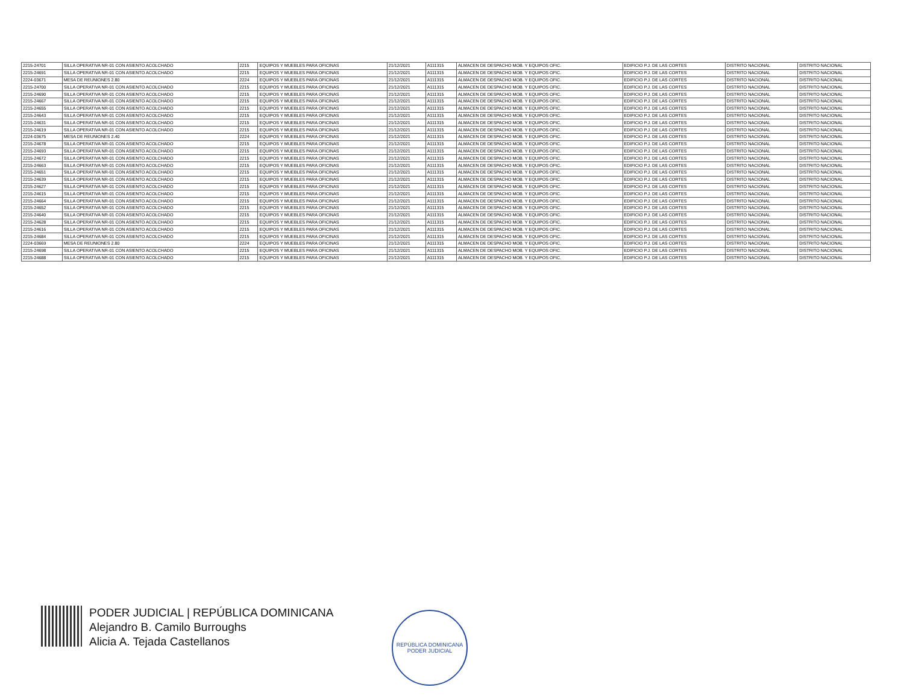| 2215-24701 | SILLA OPERATIVA NR-01 CON ASIENTO ACOLCHADO | 2215 | EQUIPOS Y MUEBLES PARA OFICINAS | 21/12/2021 | A111315 | ALMACEN DE DESPACHO MOB. Y EQUIPOS OFIC. | EDIFICIO P.J. DE LAS CORTES | DISTRITO NACIONAL | DISTRITO NACIONAL |
| 2215-24691 | SILLA OPERATIVA NR-01 CON ASIENTO ACOLCHADO | 2215 | EQUIPOS Y MUEBLES PARA OFICINAS | 21/12/2021 | A111315 | ALMACEN DE DESPACHO MOB. Y EQUIPOS OFIC. | EDIFICIO P.J. DE LAS CORTES | DISTRITO NACIONAL | DISTRITO NACIONAL |
| 2224-03671 | MESA DE REUNIONES 2.80 | 2224 | EQUIPOS Y MUEBLES PARA OFICINAS | 21/12/2021 | A111315 | ALMACEN DE DESPACHO MOB. Y EQUIPOS OFIC. | EDIFICIO P.J. DE LAS CORTES | DISTRITO NACIONAL | DISTRITO NACIONAL |
| 2215-24700 | SILLA OPERATIVA NR-01 CON ASIENTO ACOLCHADO | 2215 | EQUIPOS Y MUEBLES PARA OFICINAS | 21/12/2021 | A111315 | ALMACEN DE DESPACHO MOB. Y EQUIPOS OFIC. | EDIFICIO P.J. DE LAS CORTES | DISTRITO NACIONAL | DISTRITO NACIONAL |
| 2215-24690 | SILLA OPERATIVA NR-01 CON ASIENTO ACOLCHADO | 2215 | EQUIPOS Y MUEBLES PARA OFICINAS | 21/12/2021 | A111315 | ALMACEN DE DESPACHO MOB. Y EQUIPOS OFIC. | EDIFICIO P.J. DE LAS CORTES | DISTRITO NACIONAL | DISTRITO NACIONAL |
| 2215-24667 | SILLA OPERATIVA NR-01 CON ASIENTO ACOLCHADO | 2215 | EQUIPOS Y MUEBLES PARA OFICINAS | 21/12/2021 | A111315 | ALMACEN DE DESPACHO MOB. Y EQUIPOS OFIC. | EDIFICIO P.J. DE LAS CORTES | DISTRITO NACIONAL | DISTRITO NACIONAL |
| 2215-24655 | SILLA OPERATIVA NR-01 CON ASIENTO ACOLCHADO | 2215 | EQUIPOS Y MUEBLES PARA OFICINAS | 21/12/2021 | A111315 | ALMACEN DE DESPACHO MOB. Y EQUIPOS OFIC. | EDIFICIO P.J. DE LAS CORTES | DISTRITO NACIONAL | DISTRITO NACIONAL |
| 2215-24643 | SILLA OPERATIVA NR-01 CON ASIENTO ACOLCHADO | 2215 | EQUIPOS Y MUEBLES PARA OFICINAS | 21/12/2021 | A111315 | ALMACEN DE DESPACHO MOB. Y EQUIPOS OFIC. | EDIFICIO P.J. DE LAS CORTES | DISTRITO NACIONAL | DISTRITO NACIONAL |
| 2215-24631 | SILLA OPERATIVA NR-01 CON ASIENTO ACOLCHADO | 2215 | EQUIPOS Y MUEBLES PARA OFICINAS | 21/12/2021 | A111315 | ALMACEN DE DESPACHO MOB. Y EQUIPOS OFIC. | EDIFICIO P.J. DE LAS CORTES | DISTRITO NACIONAL | DISTRITO NACIONAL |
| 2215-24619 | SILLA OPERATIVA NR-01 CON ASIENTO ACOLCHADO | 2215 | EQUIPOS Y MUEBLES PARA OFICINAS | 21/12/2021 | A111315 | ALMACEN DE DESPACHO MOB. Y EQUIPOS OFIC. | EDIFICIO P.J. DE LAS CORTES | DISTRITO NACIONAL | DISTRITO NACIONAL |
| 2224-03675 | MESA DE REUNIONES 2.40 | 2224 | EQUIPOS Y MUEBLES PARA OFICINAS | 21/12/2021 | A111315 | ALMACEN DE DESPACHO MOB. Y EQUIPOS OFIC. | EDIFICIO P.J. DE LAS CORTES | DISTRITO NACIONAL | DISTRITO NACIONAL |
| 2215-24678 | SILLA OPERATIVA NR-01 CON ASIENTO ACOLCHADO | 2215 | EQUIPOS Y MUEBLES PARA OFICINAS | 21/12/2021 | A111315 | ALMACEN DE DESPACHO MOB. Y EQUIPOS OFIC. | EDIFICIO P.J. DE LAS CORTES | DISTRITO NACIONAL | DISTRITO NACIONAL |
| 2215-24693 | SILLA OPERATIVA NR-01 CON ASIENTO ACOLCHADO | 2215 | EQUIPOS Y MUEBLES PARA OFICINAS | 21/12/2021 | A111315 | ALMACEN DE DESPACHO MOB. Y EQUIPOS OFIC. | EDIFICIO P.J. DE LAS CORTES | DISTRITO NACIONAL | DISTRITO NACIONAL |
| 2215-24672 | SILLA OPERATIVA NR-01 CON ASIENTO ACOLCHADO | 2215 | EQUIPOS Y MUEBLES PARA OFICINAS | 21/12/2021 | A111315 | ALMACEN DE DESPACHO MOB. Y EQUIPOS OFIC. | EDIFICIO P.J. DE LAS CORTES | DISTRITO NACIONAL | DISTRITO NACIONAL |
| 2215-24663 | SILLA OPERATIVA NR-01 CON ASIENTO ACOLCHADO | 2215 | EQUIPOS Y MUEBLES PARA OFICINAS | 21/12/2021 | A111315 | ALMACEN DE DESPACHO MOB. Y EQUIPOS OFIC. | EDIFICIO P.J. DE LAS CORTES | DISTRITO NACIONAL | DISTRITO NACIONAL |
| 2215-24651 | SILLA OPERATIVA NR-01 CON ASIENTO ACOLCHADO | 2215 | EQUIPOS Y MUEBLES PARA OFICINAS | 21/12/2021 | A111315 | ALMACEN DE DESPACHO MOB. Y EQUIPOS OFIC. | EDIFICIO P.J. DE LAS CORTES | DISTRITO NACIONAL | DISTRITO NACIONAL |
| 2215-24639 | SILLA OPERATIVA NR-01 CON ASIENTO ACOLCHADO | 2215 | EQUIPOS Y MUEBLES PARA OFICINAS | 21/12/2021 | A111315 | ALMACEN DE DESPACHO MOB. Y EQUIPOS OFIC. | EDIFICIO P.J. DE LAS CORTES | DISTRITO NACIONAL | DISTRITO NACIONAL |
| 2215-24627 | SILLA OPERATIVA NR-01 CON ASIENTO ACOLCHADO | 2215 | EQUIPOS Y MUEBLES PARA OFICINAS | 21/12/2021 | A111315 | ALMACEN DE DESPACHO MOB. Y EQUIPOS OFIC. | EDIFICIO P.J. DE LAS CORTES | DISTRITO NACIONAL | DISTRITO NACIONAL |
| 2215-24615 | SILLA OPERATIVA NR-01 CON ASIENTO ACOLCHADO | 2215 | EQUIPOS Y MUEBLES PARA OFICINAS | 21/12/2021 | A111315 | ALMACEN DE DESPACHO MOB. Y EQUIPOS OFIC. | EDIFICIO P.J. DE LAS CORTES | DISTRITO NACIONAL | DISTRITO NACIONAL |
| 2215-24664 | SILLA OPERATIVA NR-01 CON ASIENTO ACOLCHADO | 2215 | EQUIPOS Y MUEBLES PARA OFICINAS | 21/12/2021 | A111315 | ALMACEN DE DESPACHO MOB. Y EQUIPOS OFIC. | EDIFICIO P.J. DE LAS CORTES | DISTRITO NACIONAL | DISTRITO NACIONAL |
| 2215-24652 | SILLA OPERATIVA NR-01 CON ASIENTO ACOLCHADO | 2215 | EQUIPOS Y MUEBLES PARA OFICINAS | 21/12/2021 | A111315 | ALMACEN DE DESPACHO MOB. Y EQUIPOS OFIC. | EDIFICIO P.J. DE LAS CORTES | DISTRITO NACIONAL | DISTRITO NACIONAL |
| 2215-24640 | SILLA OPERATIVA NR-01 CON ASIENTO ACOLCHADO | 2215 | EQUIPOS Y MUEBLES PARA OFICINAS | 21/12/2021 | A111315 | ALMACEN DE DESPACHO MOB. Y EQUIPOS OFIC. | EDIFICIO P.J. DE LAS CORTES | DISTRITO NACIONAL | DISTRITO NACIONAL |
| 2215-24628 | SILLA OPERATIVA NR-01 CON ASIENTO ACOLCHADO | 2215 | EQUIPOS Y MUEBLES PARA OFICINAS | 21/12/2021 | A111315 | ALMACEN DE DESPACHO MOB. Y EQUIPOS OFIC. | EDIFICIO P.J. DE LAS CORTES | DISTRITO NACIONAL | DISTRITO NACIONAL |
| 2215-24616 | SILLA OPERATIVA NR-01 CON ASIENTO ACOLCHADO | 2215 | EQUIPOS Y MUEBLES PARA OFICINAS | 21/12/2021 | A111315 | ALMACEN DE DESPACHO MOB. Y EQUIPOS OFIC. | EDIFICIO P.J. DE LAS CORTES | DISTRITO NACIONAL | DISTRITO NACIONAL |
| 2215-24684 | SILLA OPERATIVA NR-01 CON ASIENTO ACOLCHADO | 2215 | EQUIPOS Y MUEBLES PARA OFICINAS | 21/12/2021 | A111315 | ALMACEN DE DESPACHO MOB. Y EQUIPOS OFIC. | EDIFICIO P.J. DE LAS CORTES | DISTRITO NACIONAL | DISTRITO NACIONAL |
| 2224-03669 | MESA DE REUNIONES 2.80 | 2224 | EQUIPOS Y MUEBLES PARA OFICINAS | 21/12/2021 | A111315 | ALMACEN DE DESPACHO MOB. Y EQUIPOS OFIC. | EDIFICIO P.J. DE LAS CORTES | DISTRITO NACIONAL | DISTRITO NACIONAL |
| 2215-24698 | SILLA OPERATIVA NR-01 CON ASIENTO ACOLCHADO | 2215 | EQUIPOS Y MUEBLES PARA OFICINAS | 21/12/2021 | A111315 | ALMACEN DE DESPACHO MOB. Y EQUIPOS OFIC. | EDIFICIO P.J. DE LAS CORTES | DISTRITO NACIONAL | DISTRITO NACIONAL |
| 2215-24688 | SILLA OPERATIVA NR-01 CON ASIENTO ACOLCHADO | 2215 | EQUIPOS Y MUEBLES PARA OFICINAS | 21/12/2021 | A111315 | ALMACEN DE DESPACHO MOB. Y EQUIPOS OFIC. | EDIFICIO P.J. DE LAS CORTES | DISTRITO NACIONAL | DISTRITO NACIONAL |
PODER JUDICIAL | REPÚBLICA DOMINICANA
Alejandro B. Camilo Burroughs
Alicia A. Tejada Castellanos
REPÚBLICA DOMINICANA
PODER JUDICIAL